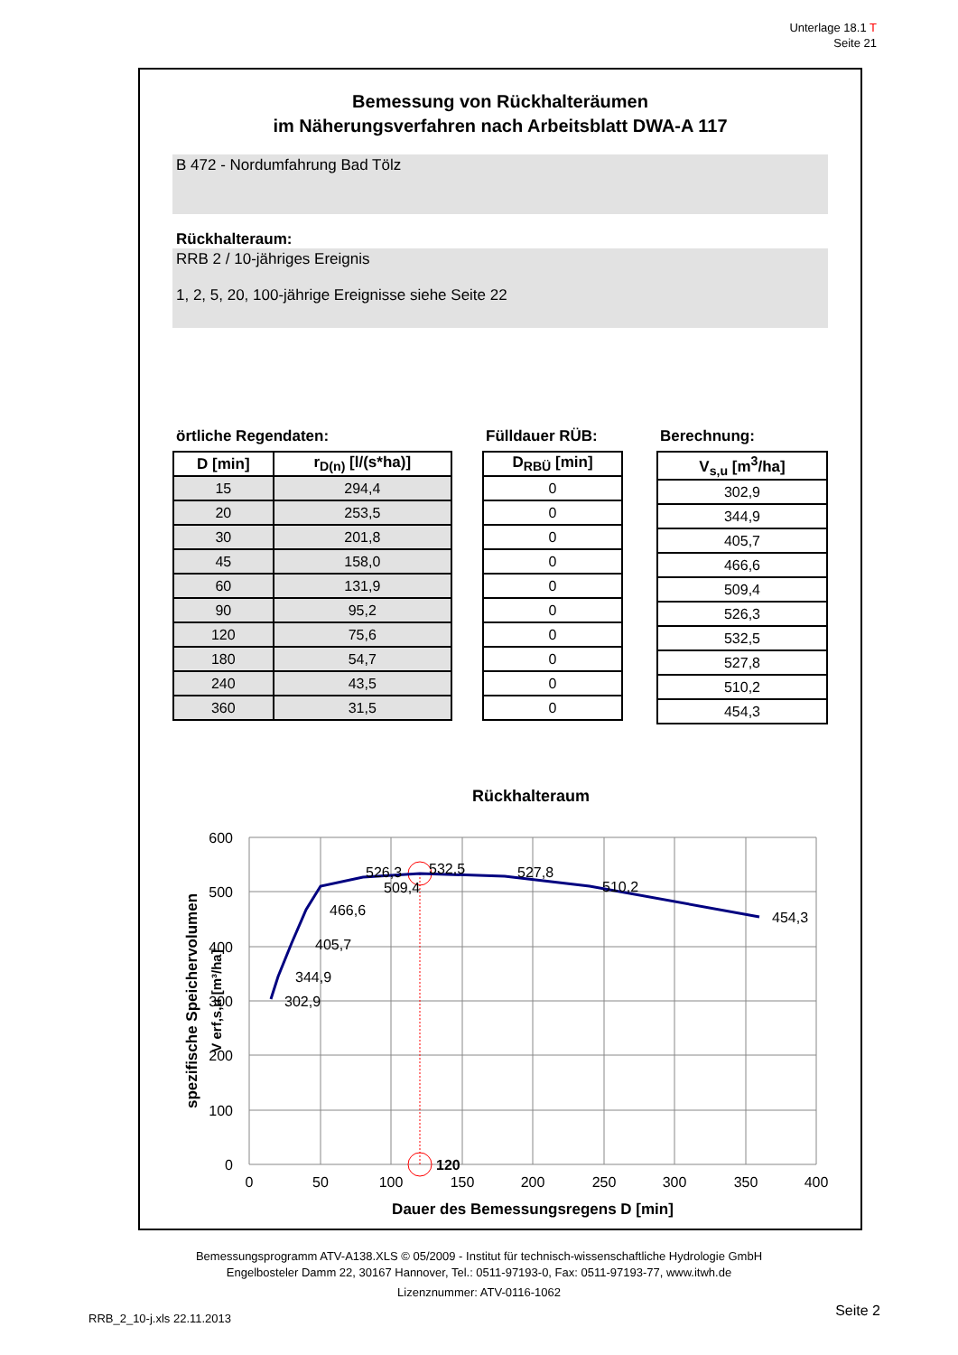Unterlage 18.1 T
Seite 21
Bemessung von Rückhalteräumen
im Näherungsverfahren nach Arbeitsblatt DWA-A 117
B 472 - Nordumfahrung Bad Tölz
Rückhalteraum:
RRB 2 / 10-jähriges Ereignis
1, 2, 5, 20, 100-jährige Ereignisse siehe Seite 22
örtliche Regendaten:
| D [min] | r<sub>D(n)</sub> [l/(s*ha)] |
| --- | --- |
| 15 | 294,4 |
| 20 | 253,5 |
| 30 | 201,8 |
| 45 | 158,0 |
| 60 | 131,9 |
| 90 | 95,2 |
| 120 | 75,6 |
| 180 | 54,7 |
| 240 | 43,5 |
| 360 | 31,5 |
Fülldauer RÜB:
| D<sub>RBÜ</sub> [min] |
| --- |
| 0 |
| 0 |
| 0 |
| 0 |
| 0 |
| 0 |
| 0 |
| 0 |
| 0 |
| 0 |
Berechnung:
| V<sub>s,u</sub> [m<sup>3</sup>/ha] |
| --- |
| 302,9 |
| 344,9 |
| 405,7 |
| 466,6 |
| 509,4 |
| 526,3 |
| 532,5 |
| 527,8 |
| 510,2 |
| 454,3 |
Rückhalteraum
600
500
400
300
200
100
0
0
50
100
150
200
250
300
350
400
Dauer des Bemessungsregens D [min]
spezifische Speichervolumen
V erf,s,u [m³/ha]
120
302,9
344,9
405,7
466,6
509,4
526,3
532,5
527,8
510,2
454,3
Bemessungsprogramm ATV-A138.XLS © 05/2009 - Institut für technisch-wissenschaftliche Hydrologie GmbH
Engelbosteler Damm 22, 30167 Hannover, Tel.: 0511-97193-0, Fax: 0511-97193-77, www.itwh.de
Lizenznummer: ATV-0116-1062
RRB_2_10-j.xls 22.11.2013 Seite 2